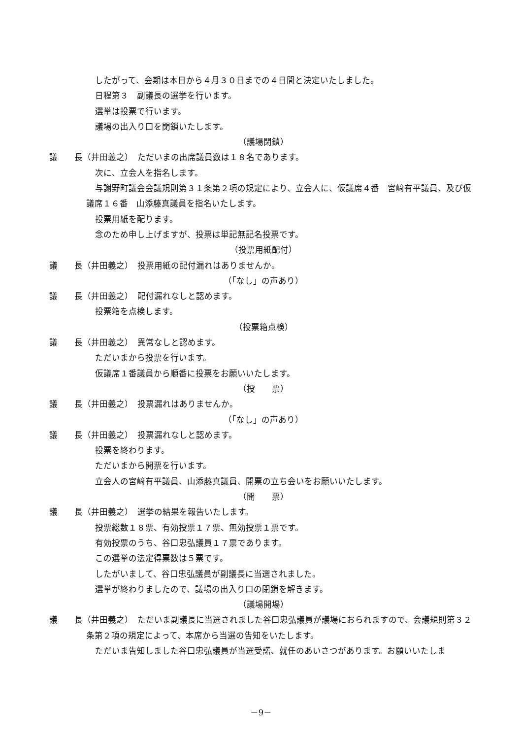したがって、会期は本日から４月３０日までの４日間と決定いたしました。
日程第３　副議長の選挙を行います。
選挙は投票で行います。
議場の出入り口を閉鎖いたします。
（議場閉鎖）
議　　長（井田義之）　ただいまの出席議員数は１８名であります。
次に、立会人を指名します。
与謝野町議会会議規則第３１条第２項の規定により、立会人に、仮議席４番　宮﨑有平議員、及び仮議席１６番　山添藤真議員を指名いたします。
投票用紙を配ります。
念のため申し上げますが、投票は単記無記名投票です。
（投票用紙配付）
議　　長（井田義之）　投票用紙の配付漏れはありませんか。
（「なし」の声あり）
議　　長（井田義之）　配付漏れなしと認めます。
投票箱を点検します。
（投票箱点検）
議　　長（井田義之）　異常なしと認めます。
ただいまから投票を行います。
仮議席１番議員から順番に投票をお願いいたします。
（投　　票）
議　　長（井田義之）　投票漏れはありませんか。
（「なし」の声あり）
議　　長（井田義之）　投票漏れなしと認めます。
投票を終わります。
ただいまから開票を行います。
立会人の宮﨑有平議員、山添藤真議員、開票の立ち会いをお願いいたします。
（開　　票）
議　　長（井田義之）　選挙の結果を報告いたします。
投票総数１８票、有効投票１７票、無効投票１票です。
有効投票のうち、谷口忠弘議員１７票であります。
この選挙の法定得票数は５票です。
したがいまして、谷口忠弘議員が副議長に当選されました。
選挙が終わりましたので、議場の出入り口の閉鎖を解きます。
（議場開場）
議　　長（井田義之）　ただいま副議長に当選されました谷口忠弘議員が議場におられますので、会議規則第３２条第２項の規定によって、本席から当選の告知をいたします。
ただいま告知しました谷口忠弘議員が当選受諾、就任のあいさつがあります。お願いいたしま
－9－